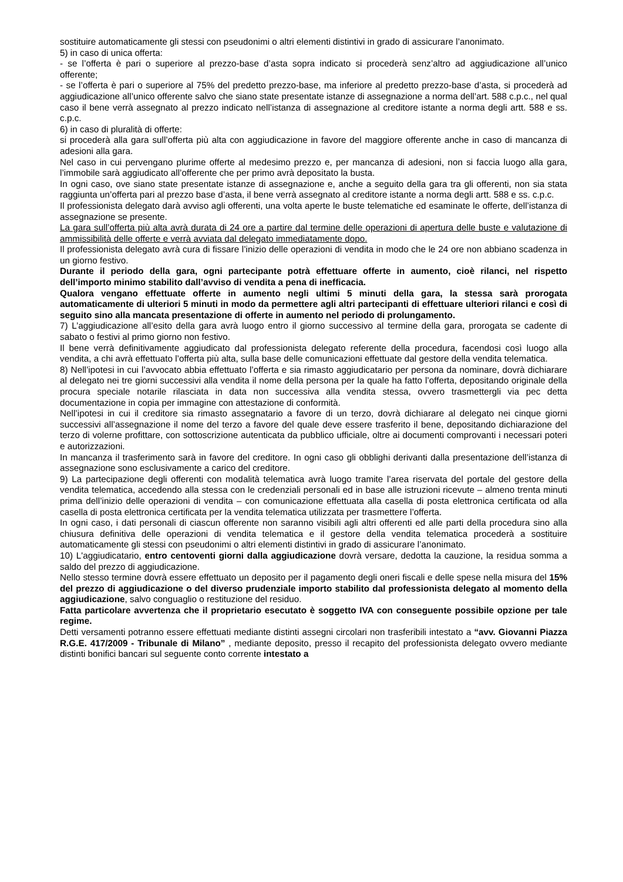sostituire automaticamente gli stessi con pseudonimi o altri elementi distintivi in grado di assicurare l’anonimato.
5) in caso di unica offerta:
- se l’offerta è pari o superiore al prezzo-base d’asta sopra indicato si procederà senz’altro ad aggiudicazione all’unico offerente;
- se l’offerta è pari o superiore al 75% del predetto prezzo-base, ma inferiore al predetto prezzo-base d’asta, si procederà ad aggiudicazione all’unico offerente salvo che siano state presentate istanze di assegnazione a norma dell’art. 588 c.p.c., nel qual caso il bene verrà assegnato al prezzo indicato nell’istanza di assegnazione al creditore istante a norma degli artt. 588 e ss. c.p.c.
6) in caso di pluralità di offerte:
si procederà alla gara sull’offerta più alta con aggiudicazione in favore del maggiore offerente anche in caso di mancanza di adesioni alla gara.
Nel caso in cui pervengano plurime offerte al medesimo prezzo e, per mancanza di adesioni, non si faccia luogo alla gara, l’immobile sarà aggiudicato all’offerente che per primo avrà depositato la busta.
In ogni caso, ove siano state presentate istanze di assegnazione e, anche a seguito della gara tra gli offerenti, non sia stata raggiunta un’offerta pari al prezzo base d’asta, il bene verrà assegnato al creditore istante a norma degli artt. 588 e ss. c.p.c.
Il professionista delegato darà avviso agli offerenti, una volta aperte le buste telematiche ed esaminate le offerte, dell’istanza di assegnazione se presente.
La gara sull’offerta più alta avrà durata di 24 ore a partire dal termine delle operazioni di apertura delle buste e valutazione di ammissibilità delle offerte e verrà avviata dal delegato immediatamente dopo.
Il professionista delegato avrà cura di fissare l’inizio delle operazioni di vendita in modo che le 24 ore non abbiano scadenza in un giorno festivo.
Durante il periodo della gara, ogni partecipante potrà effettuare offerte in aumento, cioè rilanci, nel rispetto dell’importo minimo stabilito dall’avviso di vendita a pena di inefficacia.
Qualora vengano effettuate offerte in aumento negli ultimi 5 minuti della gara, la stessa sarà prorogata automaticamente di ulteriori 5 minuti in modo da permettere agli altri partecipanti di effettuare ulteriori rilanci e così di seguito sino alla mancata presentazione di offerte in aumento nel periodo di prolungamento.
7) L’aggiudicazione all’esito della gara avrà luogo entro il giorno successivo al termine della gara, prorogata se cadente di sabato o festivi al primo giorno non festivo.
Il bene verrà definitivamente aggiudicato dal professionista delegato referente della procedura, facendosi così luogo alla vendita, a chi avrà effettuato l’offerta più alta, sulla base delle comunicazioni effettuate dal gestore della vendita telematica.
8) Nell’ipotesi in cui l’avvocato abbia effettuato l’offerta e sia rimasto aggiudicatario per persona da nominare, dovrà dichiarare al delegato nei tre giorni successivi alla vendita il nome della persona per la quale ha fatto l’offerta, depositando originale della procura speciale notarile rilasciata in data non successiva alla vendita stessa, ovvero trasmettergli via pec detta documentazione in copia per immagine con attestazione di conformità.
Nell’ipotesi in cui il creditore sia rimasto assegnatario a favore di un terzo, dovrà dichiarare al delegato nei cinque giorni successivi all’assegnazione il nome del terzo a favore del quale deve essere trasferito il bene, depositando dichiarazione del terzo di volerne profittare, con sottoscrizione autenticata da pubblico ufficiale, oltre ai documenti comprovanti i necessari poteri e autorizzazioni.
In mancanza il trasferimento sarà in favore del creditore. In ogni caso gli obblighi derivanti dalla presentazione dell’istanza di assegnazione sono esclusivamente a carico del creditore.
9) La partecipazione degli offerenti con modalità telematica avrà luogo tramite l’area riservata del portale del gestore della vendita telematica, accedendo alla stessa con le credenziali personali ed in base alle istruzioni ricevute – almeno trenta minuti prima dell’inizio delle operazioni di vendita – con comunicazione effettuata alla casella di posta elettronica certificata od alla casella di posta elettronica certificata per la vendita telematica utilizzata per trasmettere l’offerta.
In ogni caso, i dati personali di ciascun offerente non saranno visibili agli altri offerenti ed alle parti della procedura sino alla chiusura definitiva delle operazioni di vendita telematica e il gestore della vendita telematica procederà a sostituire automaticamente gli stessi con pseudonimi o altri elementi distintivi in grado di assicurare l’anonimato.
10) L'aggiudicatario, entro centoventi giorni dalla aggiudicazione dovrà versare, dedotta la cauzione, la residua somma a saldo del prezzo di aggiudicazione.
Nello stesso termine dovrà essere effettuato un deposito per il pagamento degli oneri fiscali e delle spese nella misura del 15% del prezzo di aggiudicazione o del diverso prudenziale importo stabilito dal professionista delegato al momento della aggiudicazione, salvo conguaglio o restituzione del residuo.
Fatta particolare avvertenza che il proprietario esecutato è soggetto IVA con conseguente possibile opzione per tale regime.
Detti versamenti potranno essere effettuati mediante distinti assegni circolari non trasferibili intestato a “avv. Giovanni Piazza R.G.E. 417/2009 - Tribunale di Milano” , mediante deposito, presso il recapito del professionista delegato ovvero mediante distinti bonifici bancari sul seguente conto corrente intestato a